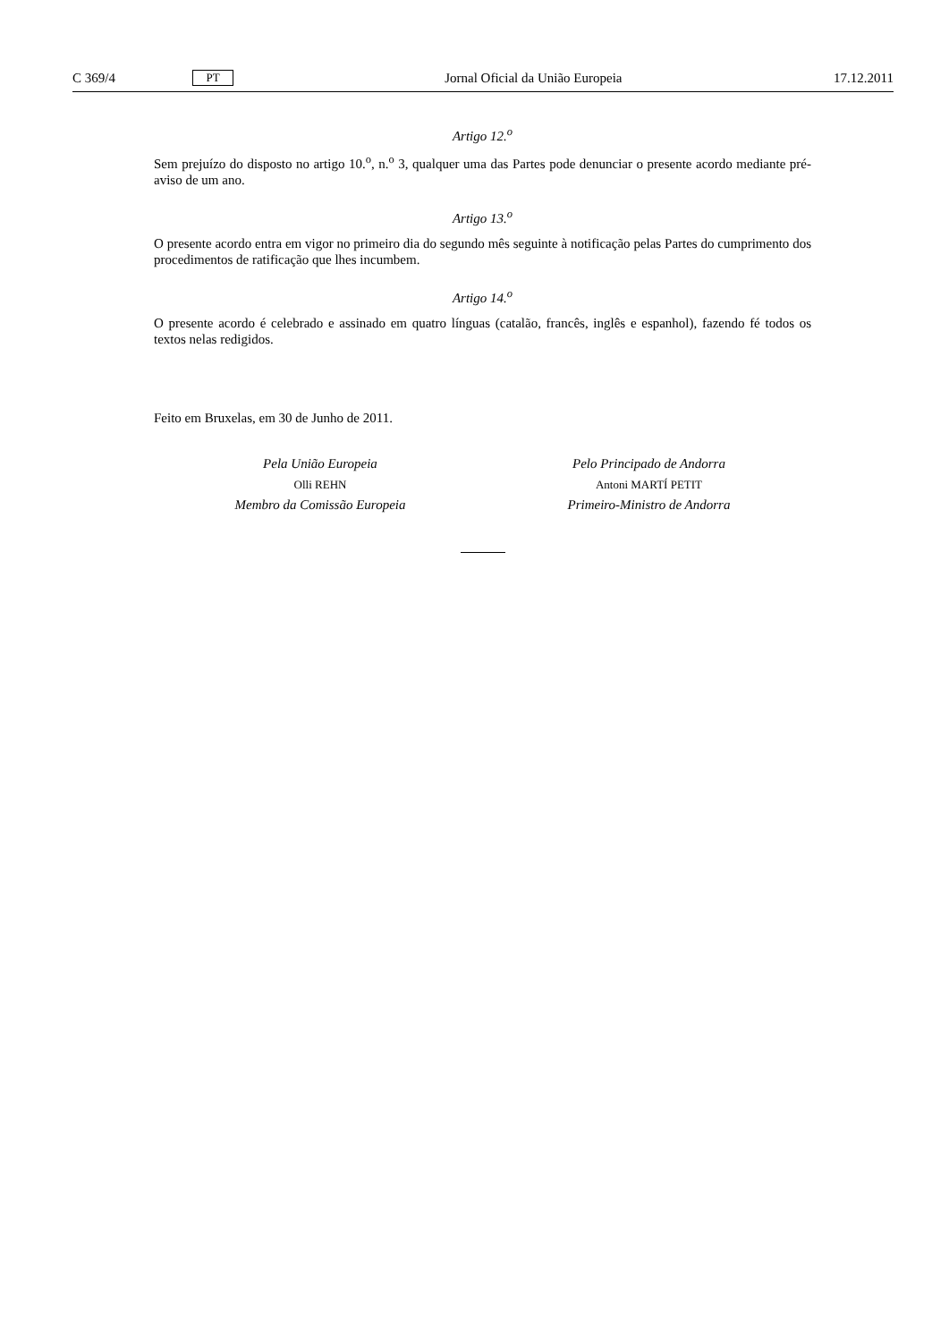C 369/4 PT Jornal Oficial da União Europeia 17.12.2011
Artigo 12.<sup>o</sup>
Sem prejuízo do disposto no artigo 10.<sup>o</sup>, n.<sup>o</sup> 3, qualquer uma das Partes pode denunciar o presente acordo mediante pré-aviso de um ano.
Artigo 13.<sup>o</sup>
O presente acordo entra em vigor no primeiro dia do segundo mês seguinte à notificação pelas Partes do cumprimento dos procedimentos de ratificação que lhes incumbem.
Artigo 14.<sup>o</sup>
O presente acordo é celebrado e assinado em quatro línguas (catalão, francês, inglês e espanhol), fazendo fé todos os textos nelas redigidos.
Feito em Bruxelas, em 30 de Junho de 2011.
Pela União Europeia
Olli REHN
Membro da Comissão Europeia
Pelo Principado de Andorra
Antoni MARTÍ PETIT
Primeiro-Ministro de Andorra